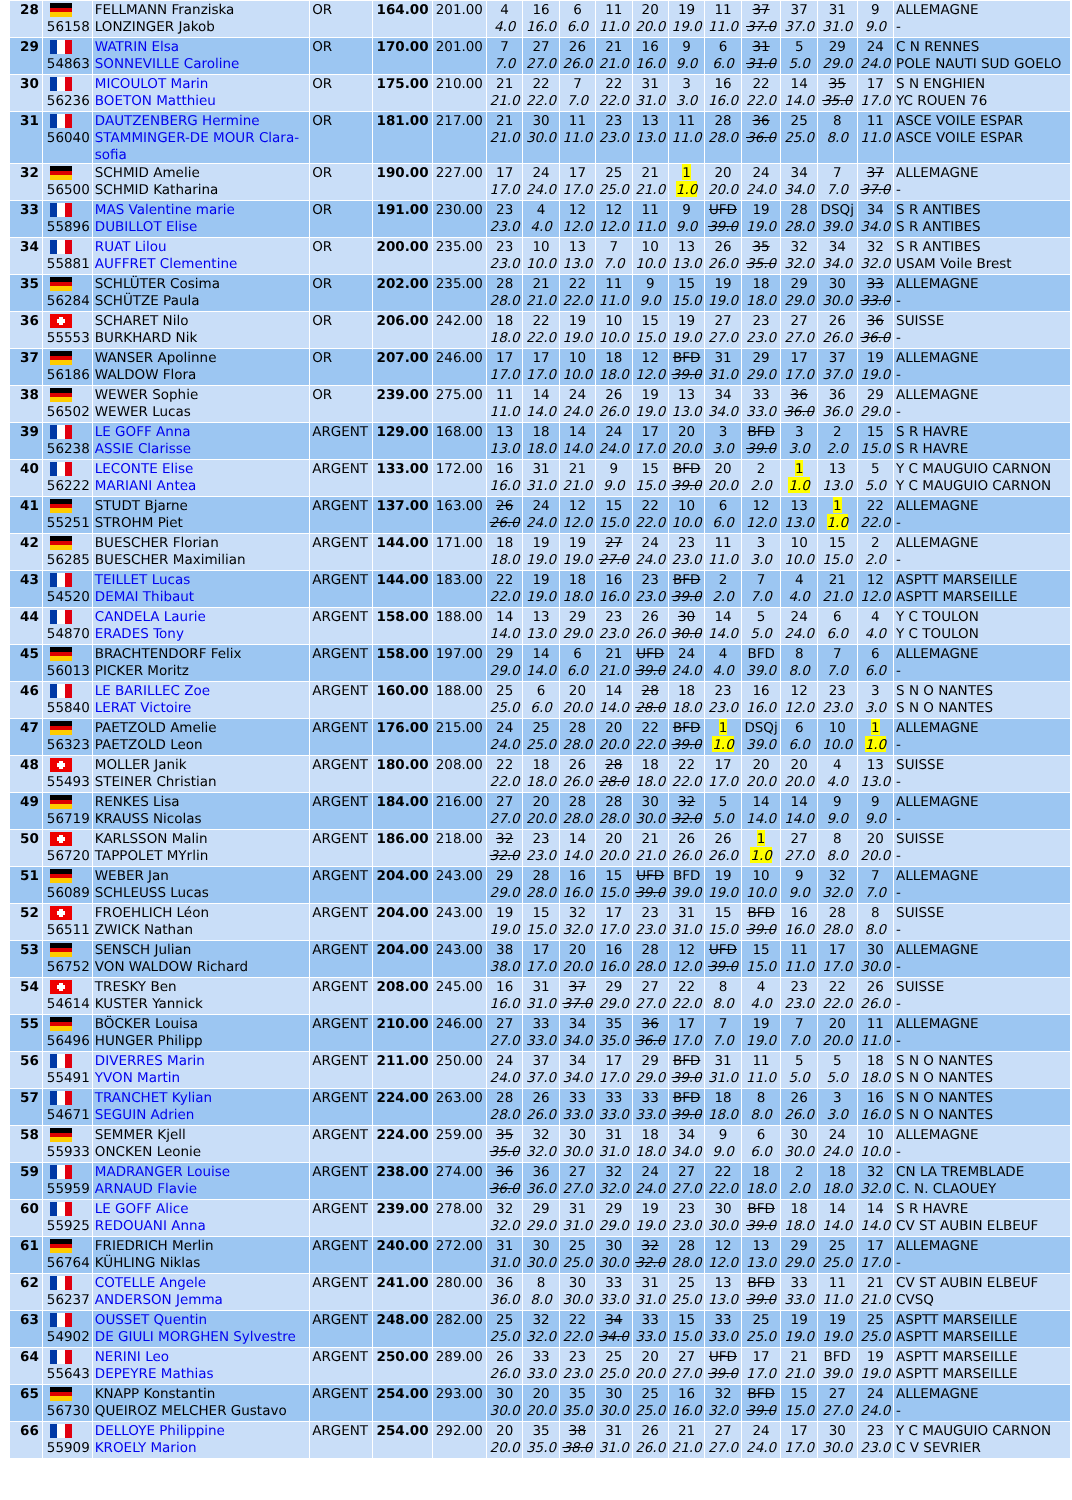| 28 | 56158 | FELLMANN Franziska LONZINGER Jakob | OR | 164.00 | 201.00 | 4 4.0 | 16 16.0 | 6 6.0 | 11 11.0 | 20 20.0 | 19 19.0 | 11 11.0 | 37 37.0 | 37 37.0 | 31 31.0 | 9 9.0 | ALLEMAGNE - |
| 29 | 54863 | WATRIN Elsa SONNEVILLE Caroline | OR | 170.00 | 201.00 | 7 7.0 | 27 27.0 | 26 26.0 | 21 21.0 | 16 16.0 | 9 9.0 | 6 6.0 | 31 31.0 | 5 5.0 | 29 29.0 | 24 24.0 | C N RENNES POLE NAUTI SUD GOELO |
| 30 | 56236 | MICOULOT Marin BOETON Matthieu | OR | 175.00 | 210.00 | 21 21.0 | 22 22.0 | 7 7.0 | 22 22.0 | 31 31.0 | 3 3.0 | 16 16.0 | 22 22.0 | 14 14.0 | 35 35.0 | 17 17.0 | S N ENGHIEN YC ROUEN 76 |
| 31 | 56040 | DAUTZENBERG Hermine STAMMINGER-DE MOUR Clara- sofia | OR | 181.00 | 217.00 | 21 21.0 | 30 30.0 | 11 11.0 | 23 23.0 | 13 13.0 | 11 11.0 | 28 28.0 | 36 36.0 | 25 25.0 | 8 8.0 | 11 11.0 | ASCE VOILE ESPAR ASCE VOILE ESPAR |
| 32 | 56500 | SCHMID Amelie SCHMID Katharina | OR | 190.00 | 227.00 | 17 17.0 | 24 24.0 | 17 17.0 | 25 25.0 | 21 21.0 | 1 1.0 | 20 20.0 | 24 24.0 | 34 34.0 | 7 7.0 | 37 37.0 | ALLEMAGNE - |
| 33 | 55896 | MAS Valentine marie DUBILLOT Elise | OR | 191.00 | 230.00 | 23 23.0 | 4 4.0 | 12 12.0 | 12 12.0 | 11 11.0 | 9 9.0 | UFD 39.0 | 19 19.0 | 28 28.0 | DSQj 39.0 | 34 34.0 | S R ANTIBES S R ANTIBES |
| 34 | 55881 | RUAT Lilou AUFFRET Clementine | OR | 200.00 | 235.00 | 23 23.0 | 10 10.0 | 13 13.0 | 7 7.0 | 10 10.0 | 13 13.0 | 26 26.0 | 35 35.0 | 32 32.0 | 34 34.0 | 32 32.0 | S R ANTIBES USAM Voile Brest |
| 35 | 56284 | SCHLÜTER Cosima SCHÜTZE Paula | OR | 202.00 | 235.00 | 28 28.0 | 21 21.0 | 22 22.0 | 11 11.0 | 9 9.0 | 15 15.0 | 19 19.0 | 18 18.0 | 29 29.0 | 30 30.0 | 33 33.0 | ALLEMAGNE - |
| 36 | 55553 | SCHARET Nilo BURKHARD Nik | OR | 206.00 | 242.00 | 18 18.0 | 22 22.0 | 19 19.0 | 10 10.0 | 15 15.0 | 19 19.0 | 27 27.0 | 23 23.0 | 27 27.0 | 26 26.0 | 36 36.0 | SUISSE - |
| 37 | 56186 | WANSER Apolinne WALDOW Flora | OR | 207.00 | 246.00 | 17 17.0 | 17 17.0 | 10 10.0 | 18 18.0 | 12 12.0 | BFD 39.0 | 31 31.0 | 29 29.0 | 17 17.0 | 37 37.0 | 19 19.0 | ALLEMAGNE - |
| 38 | 56502 | WEWER Sophie WEWER Lucas | OR | 239.00 | 275.00 | 11 11.0 | 14 14.0 | 24 24.0 | 26 26.0 | 19 19.0 | 13 13.0 | 34 34.0 | 33 33.0 | 36 36.0 | 36 36.0 | 29 29.0 | ALLEMAGNE - |
| 39 | 56238 | LE GOFF Anna ASSIE Clarisse | ARGENT | 129.00 | 168.00 | 13 13.0 | 18 18.0 | 14 14.0 | 24 24.0 | 17 17.0 | 20 20.0 | 3 3.0 | BFD 39.0 | 3 3.0 | 2 2.0 | 15 15.0 | S R HAVRE S R HAVRE |
| 40 | 56222 | LECONTE Elise MARIANI Antea | ARGENT | 133.00 | 172.00 | 16 16.0 | 31 31.0 | 21 21.0 | 9 9.0 | 15 15.0 | BFD 39.0 | 20 20.0 | 2 2.0 | 1 1.0 | 13 13.0 | 5 5.0 | Y C MAUGUIO CARNON Y C MAUGUIO CARNON |
| 41 | 55251 | STUDT Bjarne STROHM Piet | ARGENT | 137.00 | 163.00 | 26 26.0 | 24 24.0 | 12 12.0 | 15 15.0 | 22 22.0 | 10 10.0 | 6 6.0 | 12 12.0 | 13 13.0 | 1 1.0 | 22 22.0 | ALLEMAGNE - |
| 42 | 56285 | BUESCHER Florian BUESCHER Maximilian | ARGENT | 144.00 | 171.00 | 18 18.0 | 19 19.0 | 19 19.0 | 27 27.0 | 24 24.0 | 23 23.0 | 11 11.0 | 3 3.0 | 10 10.0 | 15 15.0 | 2 2.0 | ALLEMAGNE - |
| 43 | 54520 | TEILLET Lucas DEMAI Thibaut | ARGENT | 144.00 | 183.00 | 22 22.0 | 19 19.0 | 18 18.0 | 16 16.0 | 23 23.0 | BFD 39.0 | 2 2.0 | 7 7.0 | 4 4.0 | 21 21.0 | 12 12.0 | ASPTT MARSEILLE ASPTT MARSEILLE |
| 44 | 54870 | CANDELA Laurie ERADES Tony | ARGENT | 158.00 | 188.00 | 14 14.0 | 13 13.0 | 29 29.0 | 23 23.0 | 26 26.0 | 30 30.0 | 14 14.0 | 5 5.0 | 24 24.0 | 6 6.0 | 4 4.0 | Y C TOULON Y C TOULON |
| 45 | 56013 | BRACHTENDORF Felix PICKER Moritz | ARGENT | 158.00 | 197.00 | 29 29.0 | 14 14.0 | 6 6.0 | 21 21.0 | UFD 39.0 | 24 24.0 | 4 4.0 | BFD 39.0 | 8 8.0 | 7 7.0 | 6 6.0 | ALLEMAGNE - |
| 46 | 55840 | LE BARILLEC Zoe LERAT Victoire | ARGENT | 160.00 | 188.00 | 25 25.0 | 6 6.0 | 20 20.0 | 14 14.0 | 28 28.0 | 18 18.0 | 23 23.0 | 16 16.0 | 12 12.0 | 23 23.0 | 3 3.0 | S N O NANTES S N O NANTES |
| 47 | 56323 | PAETZOLD Amelie PAETZOLD Leon | ARGENT | 176.00 | 215.00 | 24 24.0 | 25 25.0 | 28 28.0 | 20 20.0 | 22 22.0 | BFD 39.0 | 1 1.0 | DSQj 39.0 | 6 6.0 | 10 10.0 | 1 1.0 | ALLEMAGNE - |
| 48 | 55493 | MOLLER Janik STEINER Christian | ARGENT | 180.00 | 208.00 | 22 22.0 | 18 18.0 | 26 26.0 | 28 28.0 | 18 18.0 | 22 22.0 | 17 17.0 | 20 20.0 | 20 20.0 | 4 4.0 | 13 13.0 | SUISSE - |
| 49 | 56719 | RENKES Lisa KRAUSS Nicolas | ARGENT | 184.00 | 216.00 | 27 27.0 | 20 20.0 | 28 28.0 | 28 28.0 | 30 30.0 | 32 32.0 | 5 5.0 | 14 14.0 | 14 14.0 | 9 9.0 | 9 9.0 | ALLEMAGNE - |
| 50 | 56720 | KARLSSON Malin TAPPOLET MYrlin | ARGENT | 186.00 | 218.00 | 32 32.0 | 23 23.0 | 14 14.0 | 20 20.0 | 21 21.0 | 26 26.0 | 26 26.0 | 1 1.0 | 27 27.0 | 8 8.0 | 20 20.0 | SUISSE - |
| 51 | 56089 | WEBER Jan SCHLEUSS Lucas | ARGENT | 204.00 | 243.00 | 29 29.0 | 28 28.0 | 16 16.0 | 15 15.0 | UFD 39.0 | BFD 39.0 | 19 19.0 | 10 10.0 | 9 9.0 | 32 32.0 | 7 7.0 | ALLEMAGNE - |
| 52 | 56511 | FROEHLICH Léon ZWICK Nathan | ARGENT | 204.00 | 243.00 | 19 19.0 | 15 15.0 | 32 32.0 | 17 17.0 | 23 23.0 | 31 31.0 | 15 15.0 | BFD 39.0 | 16 16.0 | 28 28.0 | 8 8.0 | SUISSE - |
| 53 | 56752 | SENSCH Julian VON WALDOW Richard | ARGENT | 204.00 | 243.00 | 38 38.0 | 17 17.0 | 20 20.0 | 16 16.0 | 28 28.0 | 12 12.0 | UFD 39.0 | 15 15.0 | 11 11.0 | 17 17.0 | 30 30.0 | ALLEMAGNE - |
| 54 | 54614 | TRESKY Ben KUSTER Yannick | ARGENT | 208.00 | 245.00 | 16 16.0 | 31 31.0 | 37 37.0 | 29 29.0 | 27 27.0 | 22 22.0 | 8 8.0 | 4 4.0 | 23 23.0 | 22 22.0 | 26 26.0 | SUISSE - |
| 55 | 56496 | BÖCKER Louisa HUNGER Philipp | ARGENT | 210.00 | 246.00 | 27 27.0 | 33 33.0 | 34 34.0 | 35 35.0 | 36 36.0 | 17 17.0 | 7 7.0 | 19 19.0 | 7 7.0 | 20 20.0 | 11 11.0 | ALLEMAGNE - |
| 56 | 55491 | DIVERRES Marin YVON Martin | ARGENT | 211.00 | 250.00 | 24 24.0 | 37 37.0 | 34 34.0 | 17 17.0 | 29 29.0 | BFD 39.0 | 31 31.0 | 11 11.0 | 5 5.0 | 5 5.0 | 18 18.0 | S N O NANTES S N O NANTES |
| 57 | 54671 | TRANCHET Kylian SEGUIN Adrien | ARGENT | 224.00 | 263.00 | 28 28.0 | 26 26.0 | 33 33.0 | 33 33.0 | 33 33.0 | BFD 39.0 | 18 18.0 | 8 8.0 | 26 26.0 | 3 3.0 | 16 16.0 | S N O NANTES S N O NANTES |
| 58 | 55933 | SEMMER Kjell ONCKEN Leonie | ARGENT | 224.00 | 259.00 | 35 35.0 | 32 32.0 | 30 30.0 | 31 31.0 | 18 18.0 | 34 34.0 | 9 9.0 | 6 6.0 | 30 30.0 | 24 24.0 | 10 10.0 | ALLEMAGNE - |
| 59 | 55959 | MADRANGER Louise ARNAUD Flavie | ARGENT | 238.00 | 274.00 | 36 36.0 | 36 36.0 | 27 27.0 | 32 32.0 | 24 24.0 | 27 27.0 | 22 22.0 | 18 18.0 | 2 2.0 | 18 18.0 | 32 32.0 | CN LA TREMBLADE C. N. CLAOUEY |
| 60 | 55925 | LE GOFF Alice REDOUANI Anna | ARGENT | 239.00 | 278.00 | 32 32.0 | 29 29.0 | 31 31.0 | 29 29.0 | 19 19.0 | 23 23.0 | 30 30.0 | BFD 39.0 | 18 18.0 | 14 14.0 | 14 14.0 | S R HAVRE CV ST AUBIN ELBEUF |
| 61 | 56764 | FRIEDRICH Merlin KÜHLING Niklas | ARGENT | 240.00 | 272.00 | 31 31.0 | 30 30.0 | 25 25.0 | 30 30.0 | 32 32.0 | 28 28.0 | 12 12.0 | 13 13.0 | 29 29.0 | 25 25.0 | 17 17.0 | ALLEMAGNE - |
| 62 | 56237 | COTELLE Angele ANDERSON Jemma | ARGENT | 241.00 | 280.00 | 36 36.0 | 8 8.0 | 30 30.0 | 33 33.0 | 31 31.0 | 25 25.0 | 13 13.0 | BFD 39.0 | 33 33.0 | 11 11.0 | 21 21.0 | CV ST AUBIN ELBEUF CVSQ |
| 63 | 54902 | OUSSET Quentin DE GIULI MORGHEN Sylvestre | ARGENT | 248.00 | 282.00 | 25 25.0 | 32 32.0 | 22 22.0 | 34 34.0 | 33 33.0 | 15 15.0 | 33 33.0 | 25 25.0 | 19 19.0 | 19 19.0 | 25 25.0 | ASPTT MARSEILLE ASPTT MARSEILLE |
| 64 | 55643 | NERINI Leo DEPEYRE Mathias | ARGENT | 250.00 | 289.00 | 26 26.0 | 33 33.0 | 23 23.0 | 25 25.0 | 20 20.0 | 27 27.0 | UFD 39.0 | 17 17.0 | 21 21.0 | BFD 39.0 | 19 19.0 | ASPTT MARSEILLE ASPTT MARSEILLE |
| 65 | 56730 | KNAPP Konstantin QUEIROZ MELCHER Gustavo | ARGENT | 254.00 | 293.00 | 30 30.0 | 20 20.0 | 35 35.0 | 30 30.0 | 25 25.0 | 16 16.0 | 32 32.0 | BFD 39.0 | 15 15.0 | 27 27.0 | 24 24.0 | ALLEMAGNE - |
| 66 | 55909 | DELLOYE Philippine KROELY Marion | ARGENT | 254.00 | 292.00 | 20 20.0 | 35 35.0 | 38 38.0 | 31 31.0 | 26 26.0 | 21 21.0 | 27 27.0 | 24 24.0 | 17 17.0 | 30 30.0 | 23 23.0 | Y C MAUGUIO CARNON C V SEVRIER |